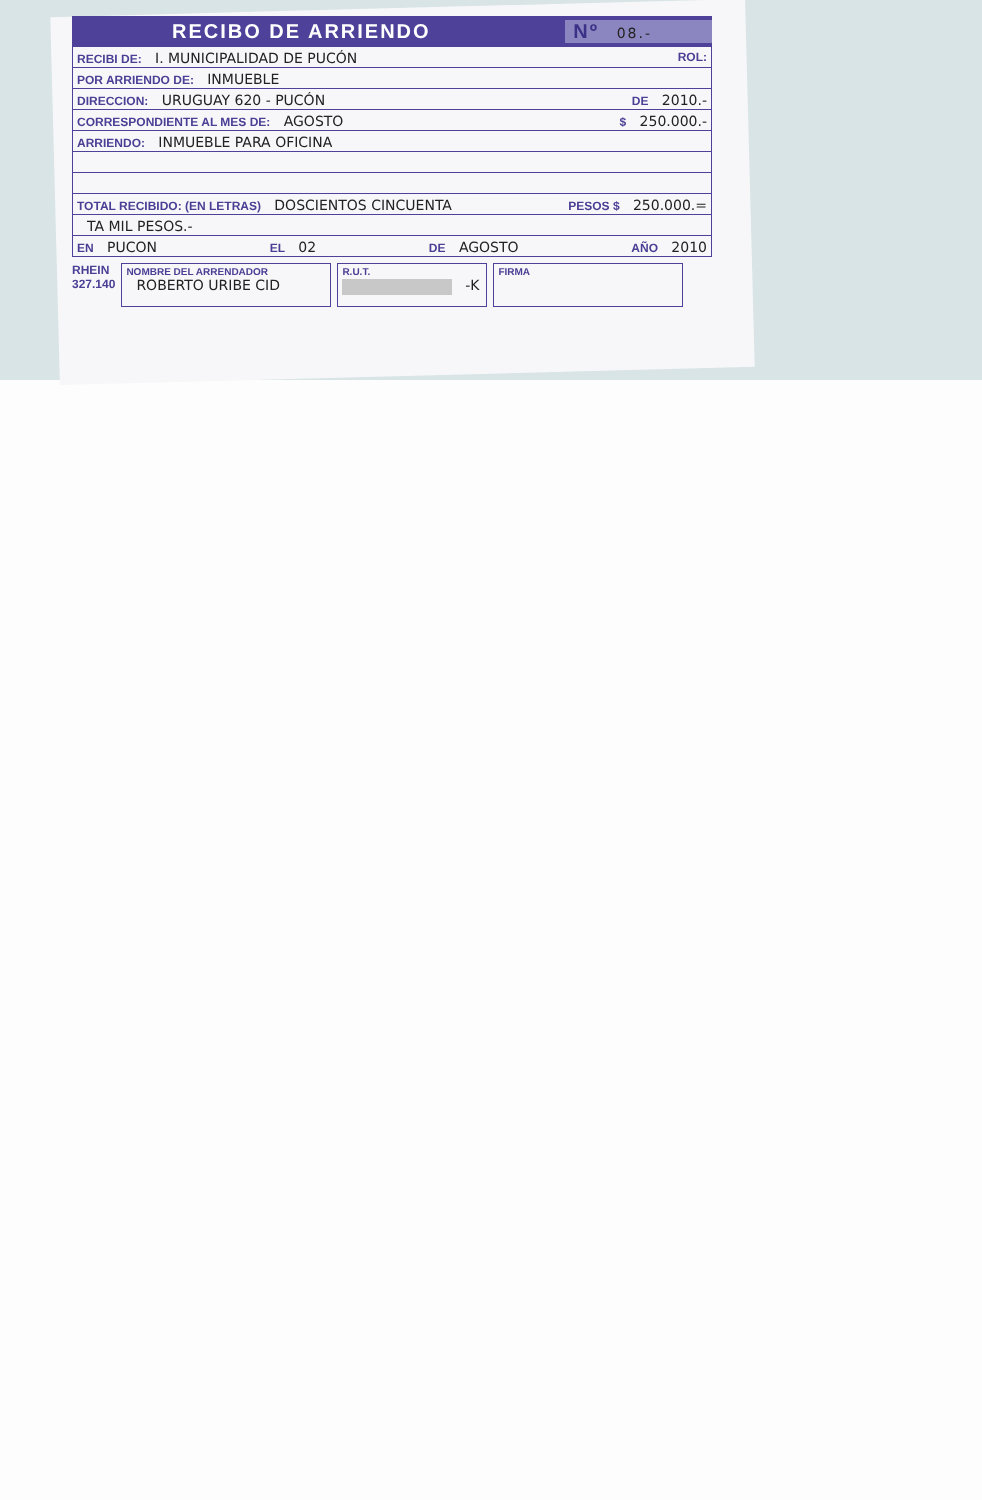RECIBO DE ARRIENDO Nº 08.-
RECIBI DE: I. MUNICIPALIDAD DE PUCÓN ROL:
POR ARRIENDO DE: INMUEBLE
DIRECCION: URUGUAY 620 - PUCÓN DE 2010.-
CORRESPONDIENTE AL MES DE: AGOSTO $ 250.000.-
ARRIENDO: INMUEBLE PARA OFICINA
TOTAL RECIBIDO: (EN LETRAS) DOSCIENTOS CINCUENTA PESOS $ 250.000.=
TA MIL PESOS.-
EN PUCON EL 02 DE AGOSTO AÑO 2010
RHEIN
327.140
NOMBRE DEL ARRENDADOR
ROBERTO URIBE CID
R.U.T.
-K
FIRMA